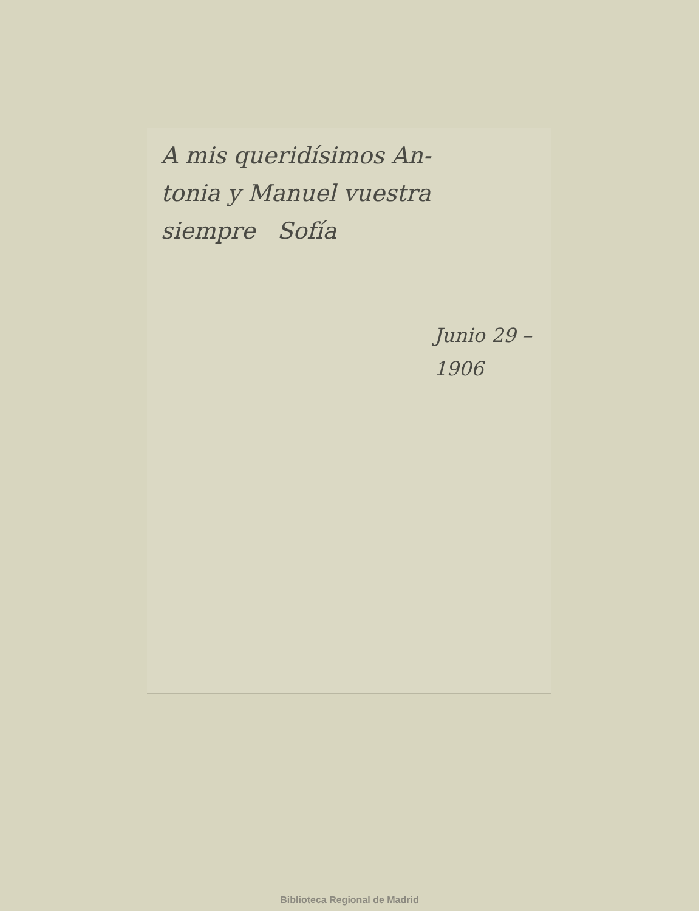A mis queridísimos An-
tonia y Manuel vuestra
siempre Sofía
Junio 29 –
1906
Biblioteca Regional de Madrid